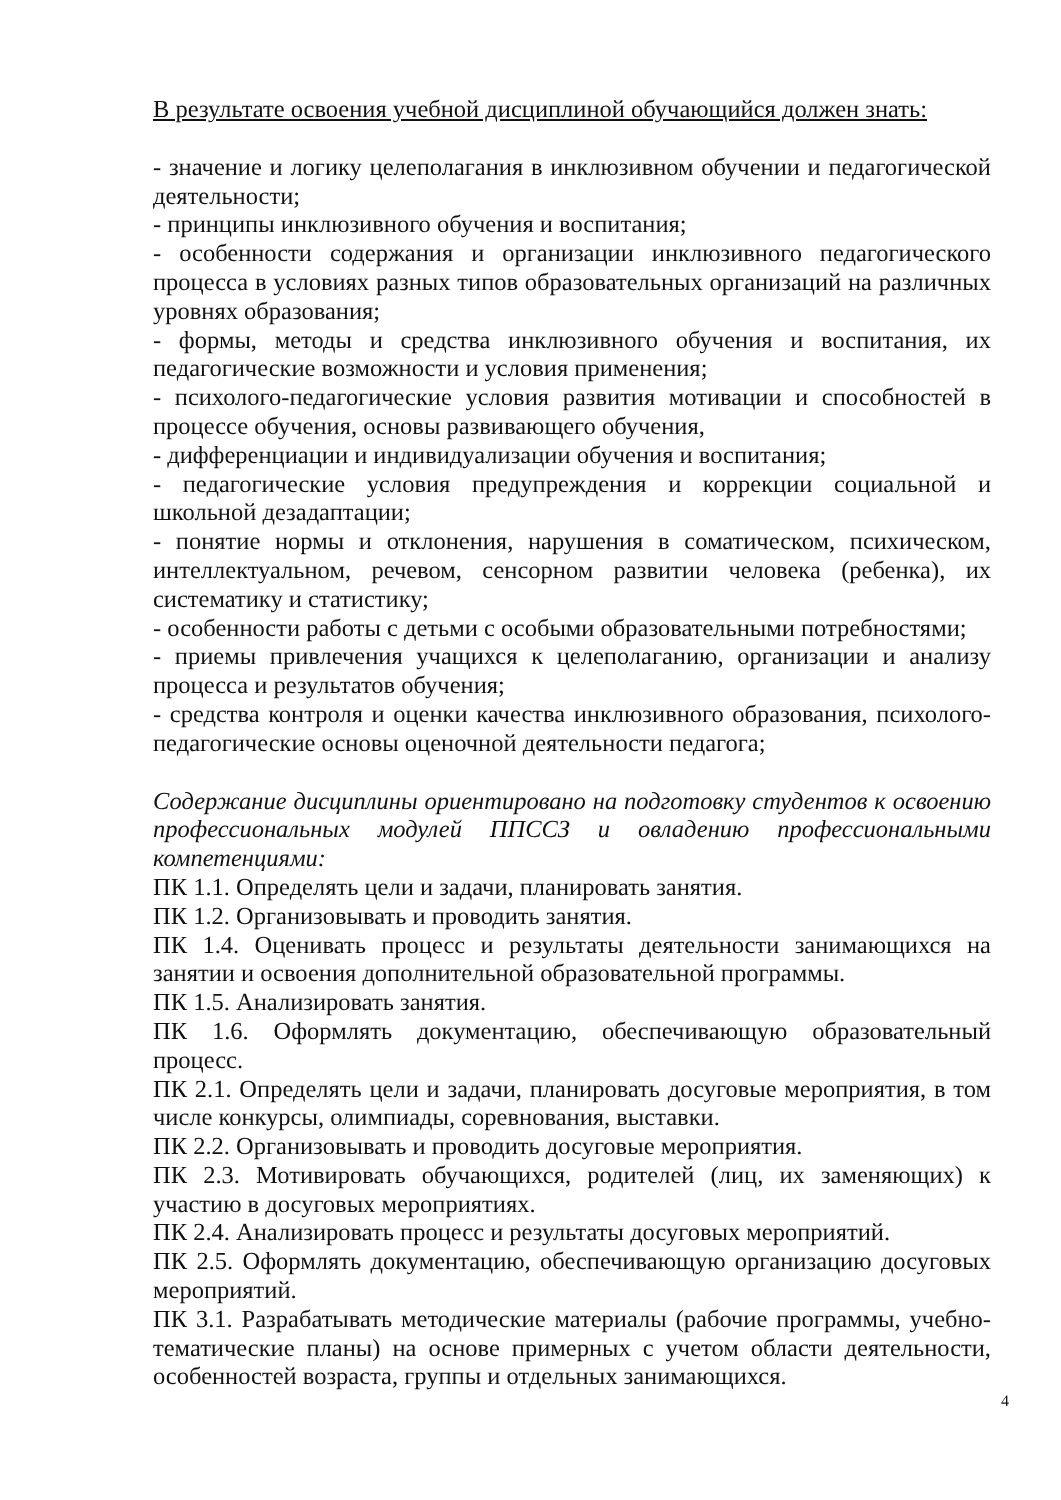В результате освоения учебной дисциплиной обучающийся должен знать:
- значение и логику целеполагания в инклюзивном обучении и педагогической деятельности;
- принципы инклюзивного обучения и воспитания;
- особенности содержания и организации инклюзивного педагогического процесса в условиях разных типов образовательных организаций на различных уровнях образования;
- формы, методы и средства инклюзивного обучения и воспитания, их педагогические возможности и условия применения;
- психолого-педагогические условия развития мотивации и способностей в процессе обучения, основы развивающего обучения,
- дифференциации и индивидуализации обучения и воспитания;
- педагогические условия предупреждения и коррекции социальной и школьной дезадаптации;
- понятие нормы и отклонения, нарушения в соматическом, психическом, интеллектуальном, речевом, сенсорном развитии человека (ребенка), их систематику и статистику;
- особенности работы с детьми с особыми образовательными потребностями;
- приемы привлечения учащихся к целеполаганию, организации и анализу процесса и результатов обучения;
- средства контроля и оценки качества инклюзивного образования, психолого-педагогические основы оценочной деятельности педагога;
Содержание дисциплины ориентировано на подготовку студентов к освоению профессиональных модулей ППССЗ и овладению профессиональными компетенциями:
ПК 1.1. Определять цели и задачи, планировать занятия.
ПК 1.2. Организовывать и проводить занятия.
ПК 1.4. Оценивать процесс и результаты деятельности занимающихся на занятии и освоения дополнительной образовательной программы.
ПК 1.5. Анализировать занятия.
ПК 1.6. Оформлять документацию, обеспечивающую образовательный процесс.
ПК 2.1. Определять цели и задачи, планировать досуговые мероприятия, в том числе конкурсы, олимпиады, соревнования, выставки.
ПК 2.2. Организовывать и проводить досуговые мероприятия.
ПК 2.3. Мотивировать обучающихся, родителей (лиц, их заменяющих) к участию в досуговых мероприятиях.
ПК 2.4. Анализировать процесс и результаты досуговых мероприятий.
ПК 2.5. Оформлять документацию, обеспечивающую организацию досуговых мероприятий.
ПК 3.1. Разрабатывать методические материалы (рабочие программы, учебно-тематические планы) на основе примерных с учетом области деятельности, особенностей возраста, группы и отдельных занимающихся.
4